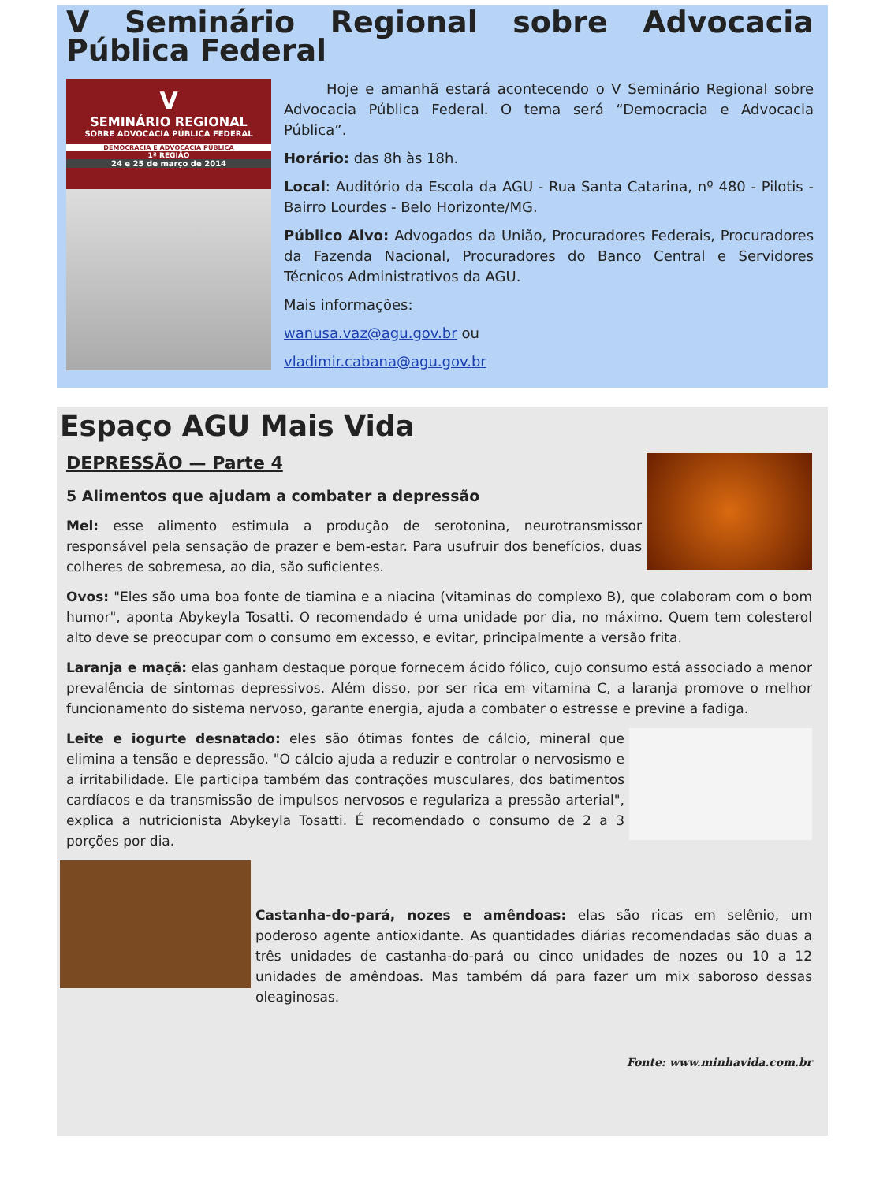V Seminário Regional sobre Advocacia Pública Federal
V
SEMINÁRIO REGIONAL
SOBRE ADVOCACIA PÚBLICA FEDERAL
DEMOCRACIA E ADVOCACIA PÚBLICA
1ª REGIÃO
24 e 25 de março de 2014
Hoje e amanhã estará acontecendo o V Seminário Regional sobre Advocacia Pública Federal. O tema será “Democracia e Advocacia Pública”.
Horário: das 8h às 18h.
Local: Auditório da Escola da AGU - Rua Santa Catarina, nº 480 - Pilotis - Bairro Lourdes - Belo Horizonte/MG.
Público Alvo: Advogados da União, Procuradores Federais, Procuradores da Fazenda Nacional, Procuradores do Banco Central e Servidores Técnicos Administrativos da AGU.
Mais informações:
wanusa.vaz@agu.gov.br ou
vladimir.cabana@agu.gov.br
Espaço AGU Mais Vida
DEPRESSÃO — Parte 4
5 Alimentos que ajudam a combater a depressão
Mel: esse alimento estimula a produção de serotonina, neurotransmissor responsável pela sensação de prazer e bem-estar. Para usufruir dos benefícios, duas colheres de sobremesa, ao dia, são suficientes.
Ovos: "Eles são uma boa fonte de tiamina e a niacina (vitaminas do complexo B), que colaboram com o bom humor", aponta Abykeyla Tosatti. O recomendado é uma unidade por dia, no máximo. Quem tem colesterol alto deve se preocupar com o consumo em excesso, e evitar, principalmente a versão frita.
Laranja e maçã: elas ganham destaque porque fornecem ácido fólico, cujo consumo está associado a menor prevalência de sintomas depressivos. Além disso, por ser rica em vitamina C, a laranja promove o melhor funcionamento do sistema nervoso, garante energia, ajuda a combater o estresse e previne a fadiga.
Leite e iogurte desnatado: eles são ótimas fontes de cálcio, mineral que elimina a tensão e depressão. "O cálcio ajuda a reduzir e controlar o nervosismo e a irritabilidade. Ele participa também das contrações musculares, dos batimentos cardíacos e da transmissão de impulsos nervosos e regulariza a pressão arterial", explica a nutricionista Abykeyla Tosatti. É recomendado o consumo de 2 a 3 porções por dia.
Castanha-do-pará, nozes e amêndoas: elas são ricas em selênio, um poderoso agente antioxidante. As quantidades diárias recomendadas são duas a três unidades de castanha-do-pará ou cinco unidades de nozes ou 10 a 12 unidades de amêndoas. Mas também dá para fazer um mix saboroso dessas oleaginosas.
Fonte: www.minhavida.com.br